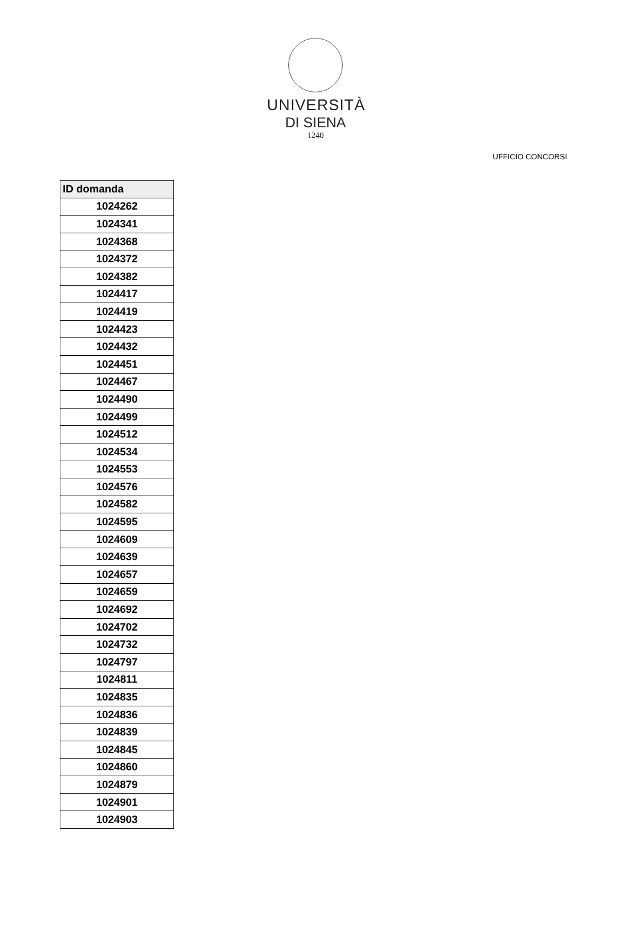UNIVERSITÀ
DI SIENA
1240
UFFICIO CONCORSI
| ID domanda |
| --- |
| 1024262 |
| 1024341 |
| 1024368 |
| 1024372 |
| 1024382 |
| 1024417 |
| 1024419 |
| 1024423 |
| 1024432 |
| 1024451 |
| 1024467 |
| 1024490 |
| 1024499 |
| 1024512 |
| 1024534 |
| 1024553 |
| 1024576 |
| 1024582 |
| 1024595 |
| 1024609 |
| 1024639 |
| 1024657 |
| 1024659 |
| 1024692 |
| 1024702 |
| 1024732 |
| 1024797 |
| 1024811 |
| 1024835 |
| 1024836 |
| 1024839 |
| 1024845 |
| 1024860 |
| 1024879 |
| 1024901 |
| 1024903 |